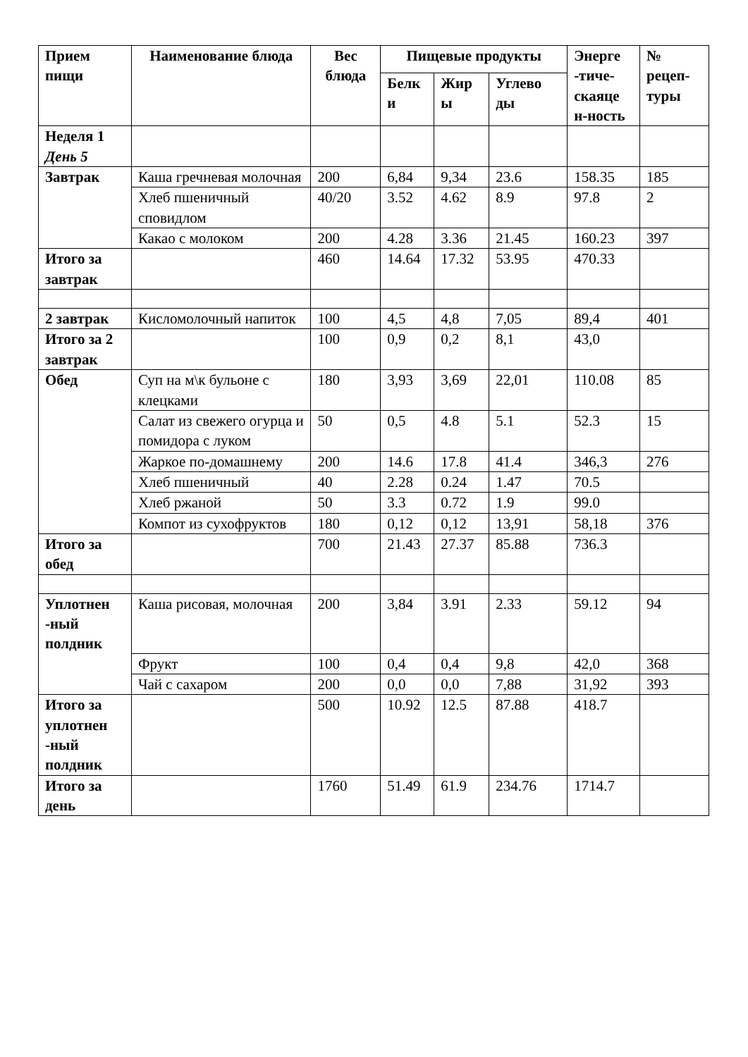| Прием пищи | Наименование блюда | Вес блюда | Пищевые продукты | | | Энерге -тиче-скаяце н-ность | № рецеп-туры |
| --- | --- | --- | --- | --- | --- | --- | --- |
| | | | Белк и | Жир ы | Углево ды | | |
| Неделя 1 День 5 | | | | | | | |
| Завтрак | Каша гречневая молочная | 200 | 6,84 | 9,34 | 23.6 | 158.35 | 185 |
| | Хлеб пшеничный сповидлом | 40/20 | 3.52 | 4.62 | 8.9 | 97.8 | 2 |
| | Какао с молоком | 200 | 4.28 | 3.36 | 21.45 | 160.23 | 397 |
| Итого за завтрак | | 460 | 14.64 | 17.32 | 53.95 | 470.33 | |
| 2 завтрак | Кисломолочный напиток | 100 | 4,5 | 4,8 | 7,05 | 89,4 | 401 |
| Итого за 2 завтрак | | 100 | 0,9 | 0,2 | 8,1 | 43,0 | |
| Обед | Суп на м\к бульоне с клецками | 180 | 3,93 | 3,69 | 22,01 | 110.08 | 85 |
| | Салат из свежего огурца и помидора с луком | 50 | 0,5 | 4.8 | 5.1 | 52.3 | 15 |
| | Жаркое по-домашнему | 200 | 14.6 | 17.8 | 41.4 | 346,3 | 276 |
| | Хлеб пшеничный | 40 | 2.28 | 0.24 | 1.47 | 70.5 | |
| | Хлеб ржаной | 50 | 3.3 | 0.72 | 1.9 | 99.0 | |
| | Компот из сухофруктов | 180 | 0,12 | 0,12 | 13,91 | 58,18 | 376 |
| Итого за обед | | 700 | 21.43 | 27.37 | 85.88 | 736.3 | |
| Уплотнен -ный полдник | Каша рисовая, молочная | 200 | 3,84 | 3.91 | 2.33 | 59.12 | 94 |
| | Фрукт | 100 | 0,4 | 0,4 | 9,8 | 42,0 | 368 |
| | Чай с сахаром | 200 | 0,0 | 0,0 | 7,88 | 31,92 | 393 |
| Итого за уплотнен -ный полдник | | 500 | 10.92 | 12.5 | 87.88 | 418.7 | |
| Итого за день | | 1760 | 51.49 | 61.9 | 234.76 | 1714.7 | |